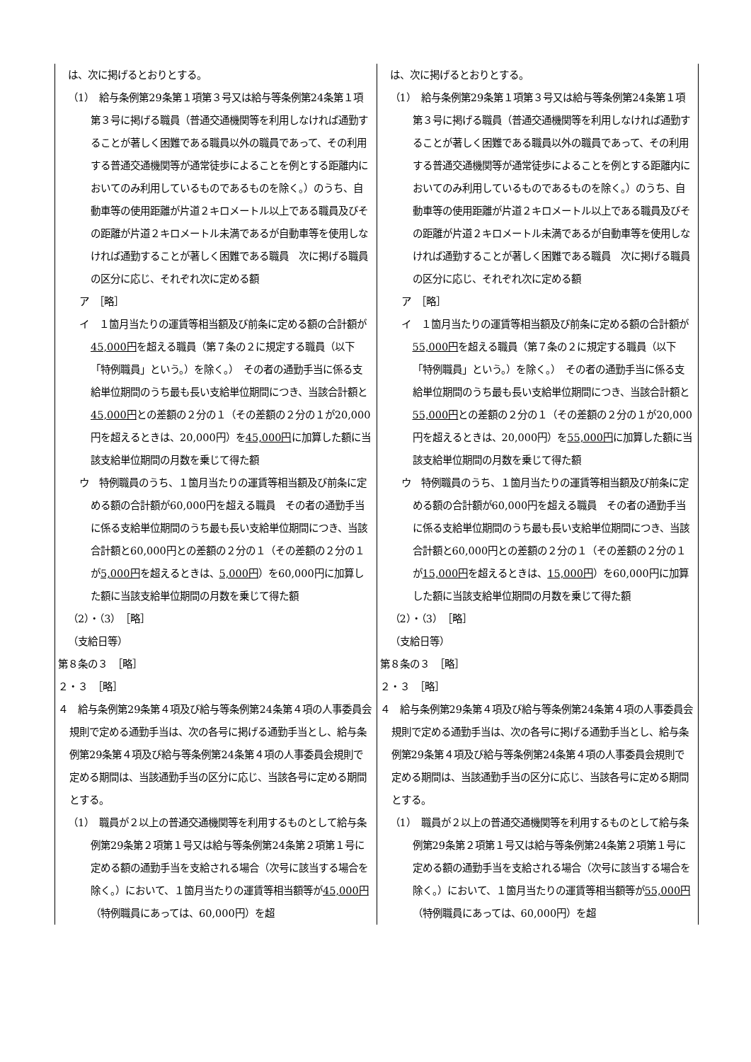| は、次に掲げるとおりとする。 （1） 給与条例第29条第１項第３号又は給与等条例第24条第１項第３号に掲げる職員（普通交通機関等を利用しなければ通勤することが著しく困難である職員以外の職員であって、その利用する普通交通機関等が通常徒歩によることを例とする距離内においてのみ利用しているものであるものを除く。）のうち、自動車等の使用距離が片道２キロメートル以上である職員及びその距離が片道２キロメートル未満であるが自動車等を使用しなければ通勤することが著しく困難である職員 次に掲げる職員の区分に応じ、それぞれ次に定める額 ア ［略］ イ １箇月当たりの運賃等相当額及び前条に定める額の合計額が 45,000円 を超える職員（第７条の２に規定する職員（以下「特例職員」という。）を除く。） その者の通勤手当に係る支給単位期間のうち最も長い支給単位期間につき、当該合計額と 45,000円 との差額の２分の１（その差額の２分の１が20,000円を超えるときは、20,000円）を 45,000円 に加算した額に当該支給単位期間の月数を乗じて得た額 ウ 特例職員のうち、１箇月当たりの運賃等相当額及び前条に定める額の合計額が60,000円を超える職員 その者の通勤手当に係る支給単位期間のうち最も長い支給単位期間につき、当該合計額と60,000円との差額の２分の１（その差額の２分の１が 5,000円 を超えるときは、 5,000円 ）を60,000円に加算した額に当該支給単位期間の月数を乗じて得た額 （2）・（3） ［略］ （支給日等） 第８条の３ ［略］ ２・３ ［略］ ４ 給与条例第29条第４項及び給与等条例第24条第４項の人事委員会規則で定める通勤手当は、次の各号に掲げる通勤手当とし、給与条例第29条第４項及び給与等条例第24条第４項の人事委員会規則で定める期間は、当該通勤手当の区分に応じ、当該各号に定める期間とする。 （1） 職員が２以上の普通交通機関等を利用するものとして給与条例第29条第２項第１号又は給与等条例第24条第２項第１号に定める額の通勤手当を支給される場合（次号に該当する場合を除く。）において、１箇月当たりの運賃等相当額等が 45,000円 （特例職員にあっては、60,000円）を超 | は、次に掲げるとおりとする。 （1） 給与条例第29条第１項第３号又は給与等条例第24条第１項第３号に掲げる職員（普通交通機関等を利用しなければ通勤することが著しく困難である職員以外の職員であって、その利用する普通交通機関等が通常徒歩によることを例とする距離内においてのみ利用しているものであるものを除く。）のうち、自動車等の使用距離が片道２キロメートル以上である職員及びその距離が片道２キロメートル未満であるが自動車等を使用しなければ通勤することが著しく困難である職員 次に掲げる職員の区分に応じ、それぞれ次に定める額 ア ［略］ イ １箇月当たりの運賃等相当額及び前条に定める額の合計額が 55,000円 を超える職員（第７条の２に規定する職員（以下「特例職員」という。）を除く。） その者の通勤手当に係る支給単位期間のうち最も長い支給単位期間につき、当該合計額と 55,000円 との差額の２分の１（その差額の２分の１が20,000円を超えるときは、20,000円）を 55,000円 に加算した額に当該支給単位期間の月数を乗じて得た額 ウ 特例職員のうち、１箇月当たりの運賃等相当額及び前条に定める額の合計額が60,000円を超える職員 その者の通勤手当に係る支給単位期間のうち最も長い支給単位期間につき、当該合計額と60,000円との差額の２分の１（その差額の２分の１が 15,000円 を超えるときは、 15,000円 ）を60,000円に加算した額に当該支給単位期間の月数を乗じて得た額 （2）・（3） ［略］ （支給日等） 第８条の３ ［略］ ２・３ ［略］ ４ 給与条例第29条第４項及び給与等条例第24条第４項の人事委員会規則で定める通勤手当は、次の各号に掲げる通勤手当とし、給与条例第29条第４項及び給与等条例第24条第４項の人事委員会規則で定める期間は、当該通勤手当の区分に応じ、当該各号に定める期間とする。 （1） 職員が２以上の普通交通機関等を利用するものとして給与条例第29条第２項第１号又は給与等条例第24条第２項第１号に定める額の通勤手当を支給される場合（次号に該当する場合を除く。）において、１箇月当たりの運賃等相当額等が 55,000円 （特例職員にあっては、60,000円）を超 |